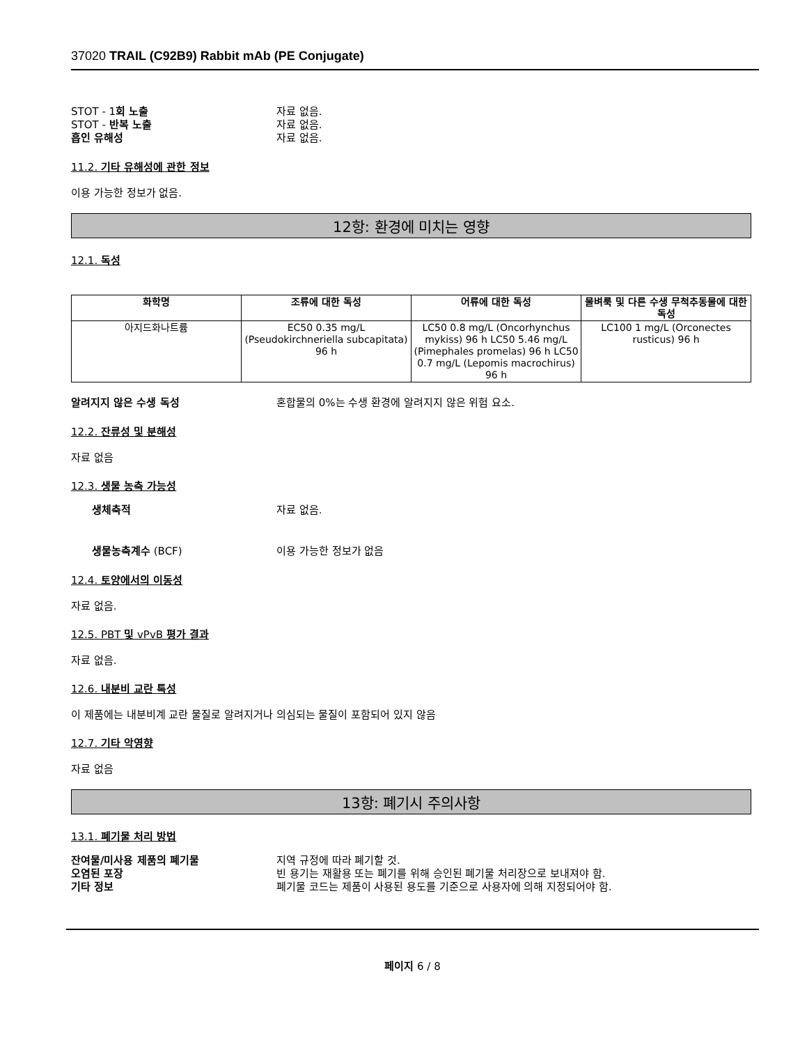37020 TRAIL (C92B9) Rabbit mAb (PE Conjugate)
STOT - 1회 노출 자료 없음.
STOT - 반복 노출 자료 없음.
흡인 유해성 자료 없음.
11.2. 기타 유해성에 관한 정보
이용 가능한 정보가 없음.
12항: 환경에 미치는 영향
12.1. 독성
| 화학명 | 조류에 대한 독성 | 어류에 대한 독성 | 물벼룩 및 다른 수생 무척추동물에 대한 독성 |
| --- | --- | --- | --- |
| 아지드화나트륨 | EC50 0.35 mg/L (Pseudokirchneriella subcapitata) 96 h | LC50 0.8 mg/L (Oncorhynchus mykiss) 96 h LC50 5.46 mg/L (Pimephales promelas) 96 h LC50 0.7 mg/L (Lepomis macrochirus) 96 h | LC100 1 mg/L (Orconectes rusticus) 96 h |
알려지지 않은 수생 독성 혼합물의 0%는 수생 환경에 알려지지 않은 위험 요소.
12.2. 잔류성 및 분해성
자료 없음
12.3. 생물 농축 가능성
생체축적 자료 없음.
생물농축계수 (BCF) 이용 가능한 정보가 없음
12.4. 토양에서의 이동성
자료 없음.
12.5. PBT 및 vPvB 평가 결과
자료 없음.
12.6. 내분비 교란 특성
이 제품에는 내분비계 교란 물질로 알려지거나 의심되는 물질이 포함되어 있지 않음
12.7. 기타 악영향
자료 없음
13항: 폐기시 주의사항
13.1. 폐기물 처리 방법
잔여물/미사용 제품의 폐기물 지역 규정에 따라 폐기할 것.
오염된 포장 빈 용기는 재활용 또는 폐기를 위해 승인된 폐기물 처리장으로 보내져야 함.
기타 정보 폐기물 코드는 제품이 사용된 용도를 기준으로 사용자에 의해 지정되어야 함.
페이지 6 / 8